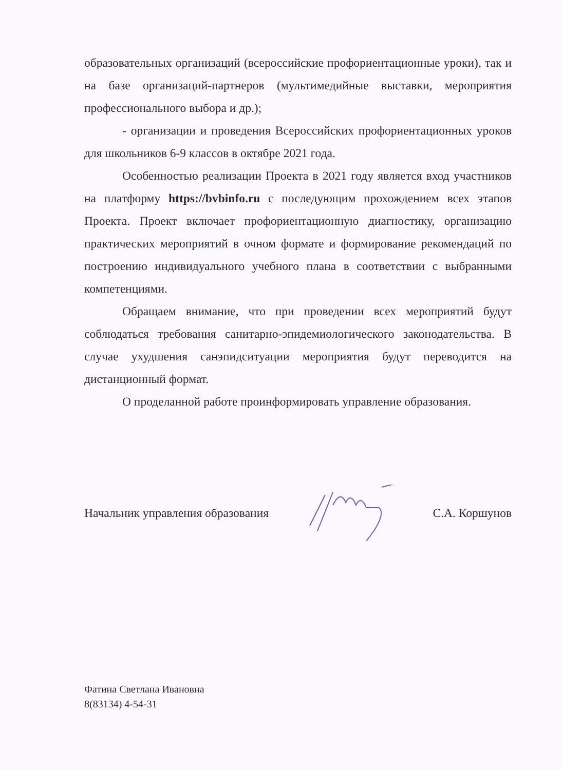образовательных организаций (всероссийские профориентационные уроки), так и на базе организаций-партнеров (мультимедийные выставки, мероприятия профессионального выбора и др.);
- организации и проведения Всероссийских профориентационных уроков для школьников 6-9 классов в октябре 2021 года.
Особенностью реализации Проекта в 2021 году является вход участников на платформу https://bvbinfo.ru с последующим прохождением всех этапов Проекта. Проект включает профориентационную диагностику, организацию практических мероприятий в очном формате и формирование рекомендаций по построению индивидуального учебного плана в соответствии с выбранными компетенциями.
Обращаем внимание, что при проведении всех мероприятий будут соблюдаться требования санитарно-эпидемиологического законодательства. В случае ухудшения санэпидситуации мероприятия будут переводится на дистанционный формат.
О проделанной работе проинформировать управление образования.
Начальник управления образования С.А. Коршунов
Фатина Светлана Ивановна
8(83134) 4-54-31